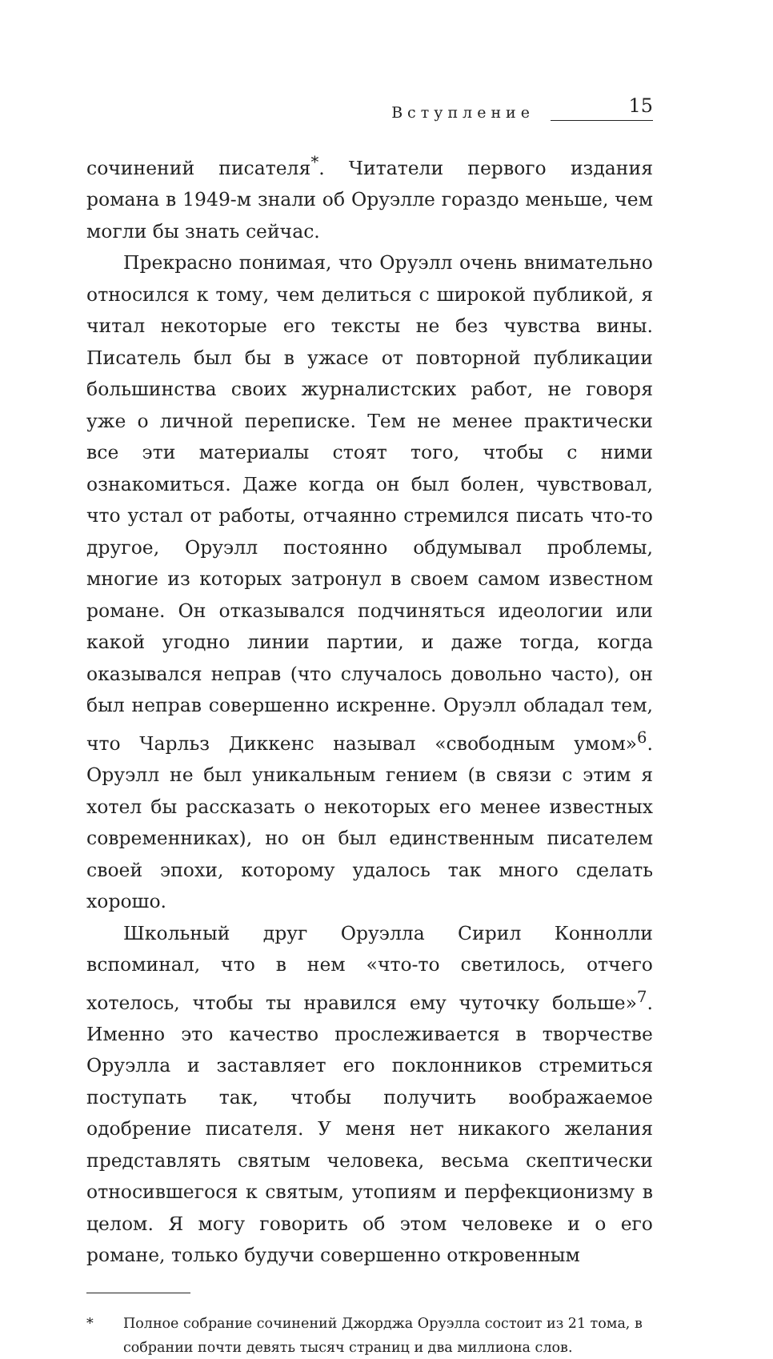Вступление 15
сочинений писателя<sup>*</sup>. Читатели первого издания романа в 1949-м знали об Оруэлле гораздо меньше, чем могли бы знать сейчас.
Прекрасно понимая, что Оруэлл очень внимательно относился к тому, чем делиться с широкой публикой, я читал некоторые его тексты не без чувства вины. Писатель был бы в ужасе от повторной публикации большинства своих журналистских работ, не говоря уже о личной переписке. Тем не менее практически все эти материалы стоят того, чтобы с ними ознакомиться. Даже когда он был болен, чувствовал, что устал от работы, отчаянно стремился писать что-то другое, Оруэлл постоянно обдумывал проблемы, многие из которых затронул в своем самом известном романе. Он отказывался подчиняться идеологии или какой угодно линии партии, и даже тогда, когда оказывался неправ (что случалось довольно часто), он был неправ совершенно искренне. Оруэлл обладал тем, что Чарльз Диккенс называл «свободным умом»<sup>6</sup>. Оруэлл не был уникальным гением (в связи с этим я хотел бы рассказать о некоторых его менее известных современниках), но он был единственным писателем своей эпохи, которому удалось так много сделать хорошо.
Школьный друг Оруэлла Сирил Коннолли вспоминал, что в нем «что-то светилось, отчего хотелось, чтобы ты нравился ему чуточку больше»<sup>7</sup>. Именно это качество прослеживается в творчестве Оруэлла и заставляет его поклонников стремиться поступать так, чтобы получить воображаемое одобрение писателя. У меня нет никакого желания представлять святым человека, весьма скептически относившегося к святым, утопиям и перфекционизму в целом. Я могу говорить об этом человеке и о его романе, только будучи совершенно откровенным
* Полное собрание сочинений Джорджа Оруэлла состоит из 21 тома, в собрании почти девять тысяч страниц и два миллиона слов.